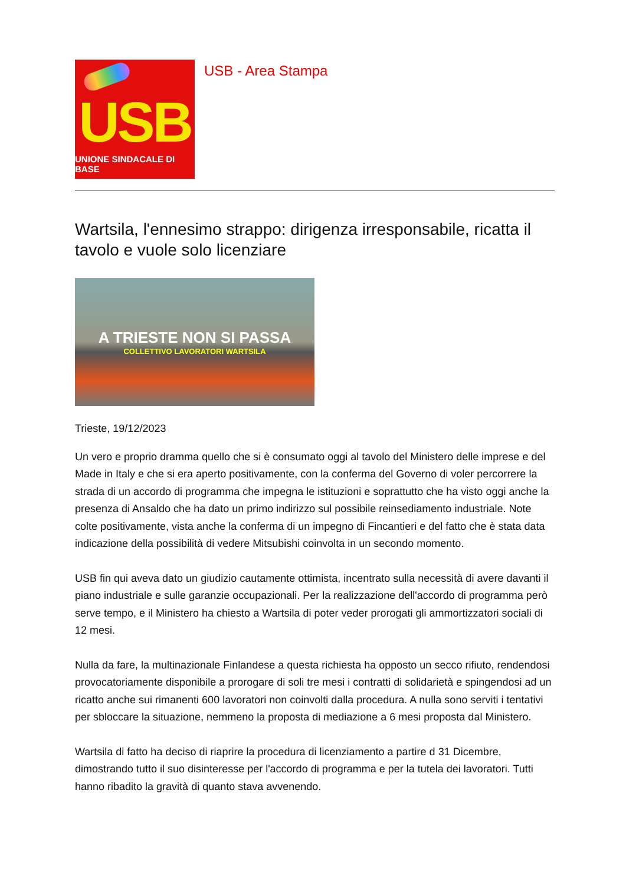USB
UNIONE SINDACALE DI BASE
USB - Area Stampa
Wartsila, l'ennesimo strappo: dirigenza irresponsabile, ricatta il tavolo e vuole solo licenziare
A TRIESTE NON SI PASSA
COLLETTIVO LAVORATORI WARTSILA
Trieste, 19/12/2023
Un vero e proprio dramma quello che si è consumato oggi al tavolo del Ministero delle imprese e del Made in Italy e che si era aperto positivamente, con la conferma del Governo di voler percorrere la strada di un accordo di programma che impegna le istituzioni e soprattutto che ha visto oggi anche la presenza di Ansaldo che ha dato un primo indirizzo sul possibile reinsediamento industriale. Note colte positivamente, vista anche la conferma di un impegno di Fincantieri e del fatto che è stata data indicazione della possibilità di vedere Mitsubishi coinvolta in un secondo momento.
USB fin qui aveva dato un giudizio cautamente ottimista, incentrato sulla necessità di avere davanti il piano industriale e sulle garanzie occupazionali. Per la realizzazione dell'accordo di programma però serve tempo, e il Ministero ha chiesto a Wartsila di poter veder prorogati gli ammortizzatori sociali di 12 mesi.
Nulla da fare, la multinazionale Finlandese a questa richiesta ha opposto un secco rifiuto, rendendosi provocatoriamente disponibile a prorogare di soli tre mesi i contratti di solidarietà e spingendosi ad un ricatto anche sui rimanenti 600 lavoratori non coinvolti dalla procedura. A nulla sono serviti i tentativi per sbloccare la situazione, nemmeno la proposta di mediazione a 6 mesi proposta dal Ministero.
Wartsila di fatto ha deciso di riaprire la procedura di licenziamento a partire d 31 Dicembre, dimostrando tutto il suo disinteresse per l'accordo di programma e per la tutela dei lavoratori. Tutti hanno ribadito la gravità di quanto stava avvenendo.